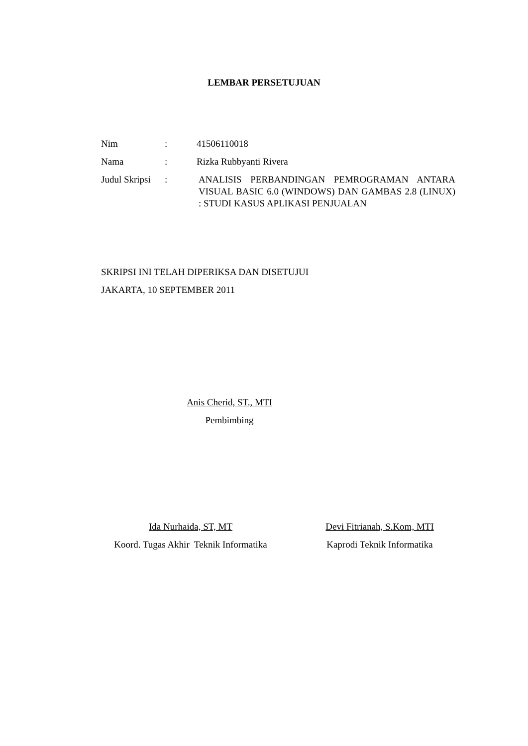LEMBAR PERSETUJUAN
| Nim | : | 41506110018 |
| Nama | : | Rizka Rubbyanti Rivera |
| Judul Skripsi | : | ANALISIS PERBANDINGAN PEMROGRAMAN ANTARA VISUAL BASIC 6.0 (WINDOWS) DAN GAMBAS 2.8 (LINUX) : STUDI KASUS APLIKASI PENJUALAN |
SKRIPSI INI TELAH DIPERIKSA DAN DISETUJUI
JAKARTA, 10 SEPTEMBER 2011
Anis Cherid, ST., MTI
Pembimbing
Ida Nurhaida, ST, MT
Koord. Tugas Akhir Teknik Informatika
Devi Fitrianah, S.Kom, MTI
Kaprodi Teknik Informatika